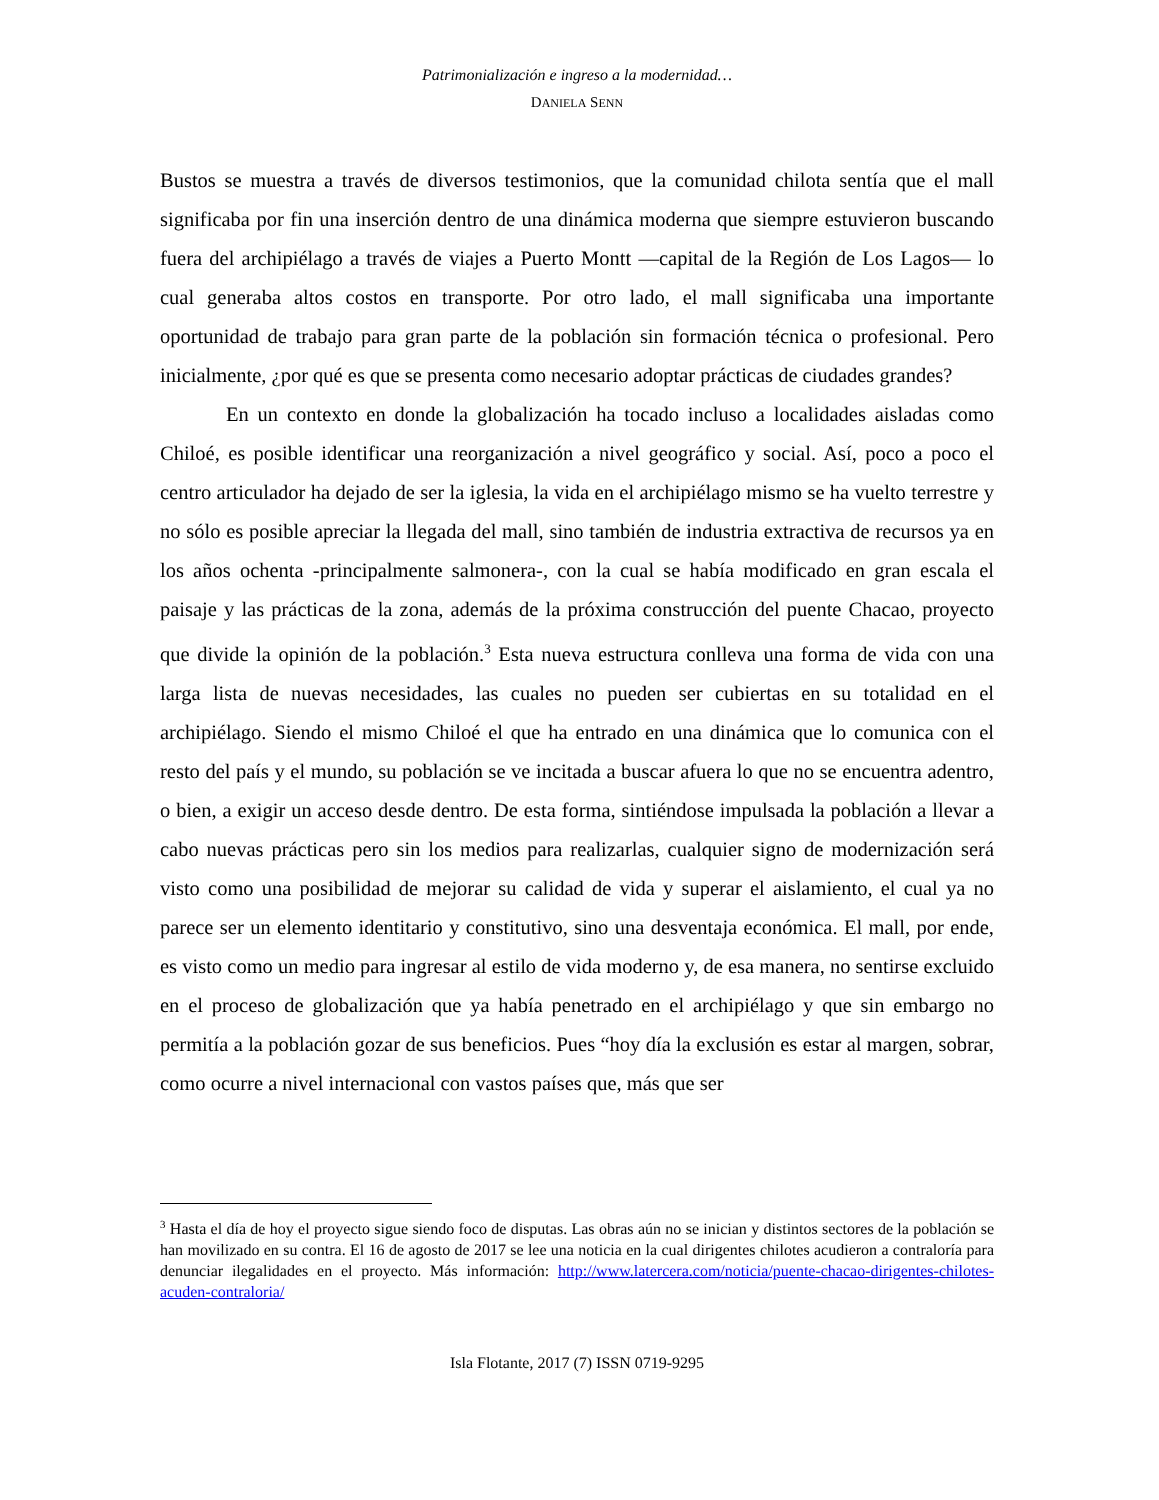Patrimonialización e ingreso a la modernidad…
DANIELA SENN
Bustos se muestra a través de diversos testimonios, que la comunidad chilota sentía que el mall significaba por fin una inserción dentro de una dinámica moderna que siempre estuvieron buscando fuera del archipiélago a través de viajes a Puerto Montt —capital de la Región de Los Lagos— lo cual generaba altos costos en transporte. Por otro lado, el mall significaba una importante oportunidad de trabajo para gran parte de la población sin formación técnica o profesional. Pero inicialmente, ¿por qué es que se presenta como necesario adoptar prácticas de ciudades grandes?
En un contexto en donde la globalización ha tocado incluso a localidades aisladas como Chiloé, es posible identificar una reorganización a nivel geográfico y social. Así, poco a poco el centro articulador ha dejado de ser la iglesia, la vida en el archipiélago mismo se ha vuelto terrestre y no sólo es posible apreciar la llegada del mall, sino también de industria extractiva de recursos ya en los años ochenta -principalmente salmonera-, con la cual se había modificado en gran escala el paisaje y las prácticas de la zona, además de la próxima construcción del puente Chacao, proyecto que divide la opinión de la población.<sup>3</sup> Esta nueva estructura conlleva una forma de vida con una larga lista de nuevas necesidades, las cuales no pueden ser cubiertas en su totalidad en el archipiélago. Siendo el mismo Chiloé el que ha entrado en una dinámica que lo comunica con el resto del país y el mundo, su población se ve incitada a buscar afuera lo que no se encuentra adentro, o bien, a exigir un acceso desde dentro. De esta forma, sintiéndose impulsada la población a llevar a cabo nuevas prácticas pero sin los medios para realizarlas, cualquier signo de modernización será visto como una posibilidad de mejorar su calidad de vida y superar el aislamiento, el cual ya no parece ser un elemento identitario y constitutivo, sino una desventaja económica. El mall, por ende, es visto como un medio para ingresar al estilo de vida moderno y, de esa manera, no sentirse excluido en el proceso de globalización que ya había penetrado en el archipiélago y que sin embargo no permitía a la población gozar de sus beneficios. Pues “hoy día la exclusión es estar al margen, sobrar, como ocurre a nivel internacional con vastos países que, más que ser
<sup>3</sup> Hasta el día de hoy el proyecto sigue siendo foco de disputas. Las obras aún no se inician y distintos sectores de la población se han movilizado en su contra. El 16 de agosto de 2017 se lee una noticia en la cual dirigentes chilotes acudieron a contraloría para denunciar ilegalidades en el proyecto. Más información: http://www.latercera.com/noticia/puente-chacao-dirigentes-chilotes-acuden-contraloria/
Isla Flotante, 2017 (7) ISSN 0719-9295